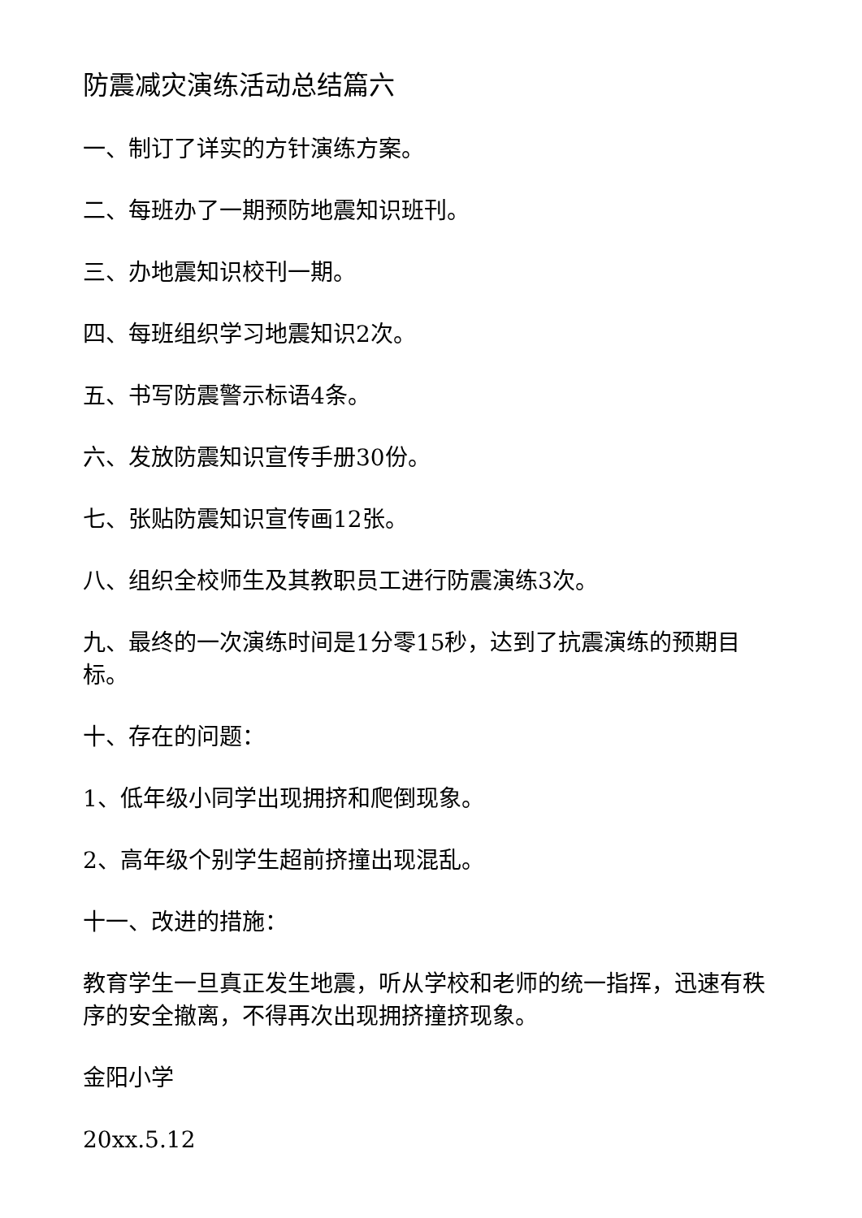防震减灾演练活动总结篇六
一、制订了详实的方针演练方案。
二、每班办了一期预防地震知识班刊。
三、办地震知识校刊一期。
四、每班组织学习地震知识2次。
五、书写防震警示标语4条。
六、发放防震知识宣传手册30份。
七、张贴防震知识宣传画12张。
八、组织全校师生及其教职员工进行防震演练3次。
九、最终的一次演练时间是1分零15秒，达到了抗震演练的预期目标。
十、存在的问题：
1、低年级小同学出现拥挤和爬倒现象。
2、高年级个别学生超前挤撞出现混乱。
十一、改进的措施：
教育学生一旦真正发生地震，听从学校和老师的统一指挥，迅速有秩序的安全撤离，不得再次出现拥挤撞挤现象。
金阳小学
20xx.5.12